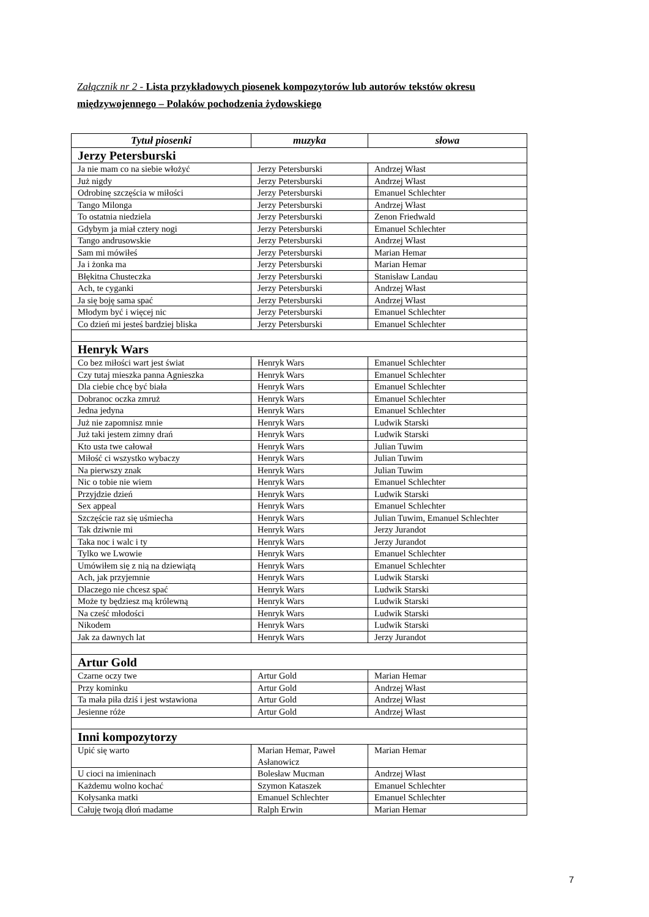Załącznik nr 2 - Lista przykładowych piosenek kompozytorów lub autorów tekstów okresu międzywojennego – Polaków pochodzenia żydowskiego
| Tytuł piosenki | muzyka | słowa |
| --- | --- | --- |
| Jerzy Petersburski | | |
| Ja nie mam co na siebie włożyć | Jerzy Petersburski | Andrzej Włast |
| Już nigdy | Jerzy Petersburski | Andrzej Włast |
| Odrobinę szczęścia w miłości | Jerzy Petersburski | Emanuel Schlechter |
| Tango Milonga | Jerzy Petersburski | Andrzej Włast |
| To ostatnia niedziela | Jerzy Petersburski | Zenon Friedwald |
| Gdybym ja miał cztery nogi | Jerzy Petersburski | Emanuel Schlechter |
| Tango andrusowskie | Jerzy Petersburski | Andrzej Włast |
| Sam mi mówiłeś | Jerzy Petersburski | Marian Hemar |
| Ja i żonka ma | Jerzy Petersburski | Marian Hemar |
| Błękitna Chusteczka | Jerzy Petersburski | Stanisław Landau |
| Ach, te cyganki | Jerzy Petersburski | Andrzej Włast |
| Ja się boję sama spać | Jerzy Petersburski | Andrzej Włast |
| Młodym być i więcej nic | Jerzy Petersburski | Emanuel Schlechter |
| Co dzień mi jesteś bardziej bliska | Jerzy Petersburski | Emanuel Schlechter |
| Henryk Wars | | |
| Co bez miłości wart jest świat | Henryk Wars | Emanuel Schlechter |
| Czy tutaj mieszka panna Agnieszka | Henryk Wars | Emanuel Schlechter |
| Dla ciebie chcę być biała | Henryk Wars | Emanuel Schlechter |
| Dobranoc oczka zmruż | Henryk Wars | Emanuel Schlechter |
| Jedna jedyna | Henryk Wars | Emanuel Schlechter |
| Już nie zapomnisz mnie | Henryk Wars | Ludwik Starski |
| Już taki jestem zimny drań | Henryk Wars | Ludwik Starski |
| Kto usta twe całował | Henryk Wars | Julian Tuwim |
| Miłość ci wszystko wybaczy | Henryk Wars | Julian Tuwim |
| Na pierwszy znak | Henryk Wars | Julian Tuwim |
| Nic o tobie nie wiem | Henryk Wars | Emanuel Schlechter |
| Przyjdzie dzień | Henryk Wars | Ludwik Starski |
| Sex appeal | Henryk Wars | Emanuel Schlechter |
| Szczęście raz się uśmiecha | Henryk Wars | Julian Tuwim, Emanuel Schlechter |
| Tak dziwnie mi | Henryk Wars | Jerzy Jurandot |
| Taka noc i walc i ty | Henryk Wars | Jerzy Jurandot |
| Tylko we Lwowie | Henryk Wars | Emanuel Schlechter |
| Umówiłem się z nią na dziewiątą | Henryk Wars | Emanuel Schlechter |
| Ach, jak przyjemnie | Henryk Wars | Ludwik Starski |
| Dlaczego nie chcesz spać | Henryk Wars | Ludwik Starski |
| Może ty będziesz mą królewną | Henryk Wars | Ludwik Starski |
| Na cześć młodości | Henryk Wars | Ludwik Starski |
| Nikodem | Henryk Wars | Ludwik Starski |
| Jak za dawnych lat | Henryk Wars | Jerzy Jurandot |
| Artur Gold | | |
| Czarne oczy twe | Artur Gold | Marian Hemar |
| Przy kominku | Artur Gold | Andrzej Włast |
| Ta mała piła dziś i jest wstawiona | Artur Gold | Andrzej Włast |
| Jesienne róże | Artur Gold | Andrzej Włast |
| Inni kompozytorzy | | |
| Upić się warto | Marian Hemar, Paweł Asłanowicz | Marian Hemar |
| U cioci na imieninach | Bolesław Mucman | Andrzej Włast |
| Każdemu wolno kochać | Szymon Kataszek | Emanuel Schlechter |
| Kołysanka matki | Emanuel Schlechter | Emanuel Schlechter |
| Całuję twoją dłoń madame | Ralph Erwin | Marian Hemar |
7